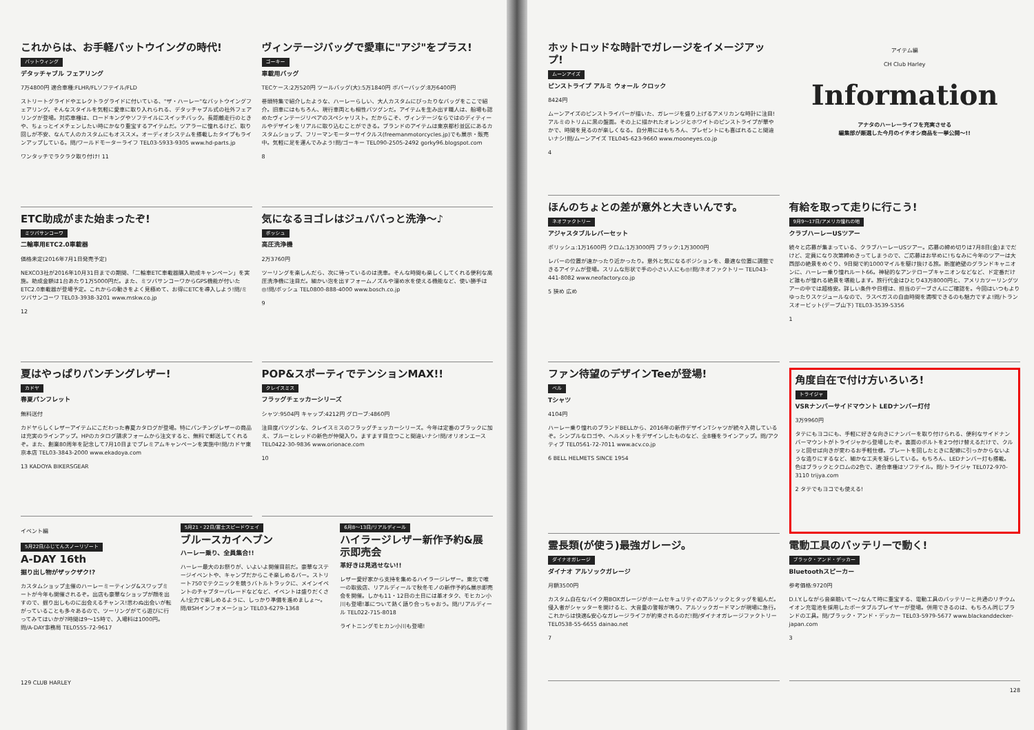これからは、お手軽バットウイングの時代!
バットウィング
デタッチャブル フェアリング
7万4800円 適合車種:FLHR/FLソフテイル/FLD
ストリートグライドやエレクトラグライドに付いている、"ザ・ハーレー"なバットウイングフェアリング。そんなスタイルを気軽に愛車に取り入れられる、デタッチャブル式の社外フェアリングが登場。対応車種は、ロードキングやソフテイルにスイッチバック。長距離走行のときや、ちょっとイメチェンしたい時にかなり重宝するアイテムだ。ツアラーに憧れるけど、取り回しが不安、なんて人のカスタムにもオススメ。オーディオシステムを搭載したタイプもラインアップしている。問/ワールドモーターライフ TEL03-5933-9305 www.hd-parts.jp
ワンタッチでラクラク取り付け! 11
ヴィンテージバッグで愛車に"アジ"をプラス!
ゴーキー
車載用バッグ
TECケース:2万520円 ツールバッグ(大):5万1840円 ボバーバッグ:8万6400円
巻頭特集で紹介したような、ハーレーらしい、大人カスタムにぴったりなバッグをここで紹介。旧車にはもちろん、現行車両とも相性バツグンだ。アイテムを生み出す職人は、船場も認めたヴィンテージリペアのスペシャリスト。だからこそ、ヴィンテージならではのディティールやデザインをリアルに取り込むことができる。ブランドのアイテムは東京都杉並区にあるカスタムショップ、フリーマンモーターサイクルス(freemanmotorcycles.jp)でも展示・販売中。気軽に足を運んでみよう!問/ゴーキー TEL090-2505-2492 gorky96.blogspot.com
8
ETC助成がまた始まったぞ!
ミツバサンコーワ
二輪車用ETC2.0車載器
価格未定(2016年7月1日発売予定)
NEXCO3社が2016年10月31日までの期間、「二輪車ETC車載器購入助成キャンペーン」を実施。助成金額は1台あたり1万5000円だ。また、ミツバサンコーワからGPS機能が付いたETC2.0車載器が登場予定。これからの動きをよく見極めて、お得にETCを導入しよう!問/ミツバサンコーワ TEL03-3938-3201 www.mskw.co.jp
12
気になるヨゴレはジュババっと洗浄〜♪
ボッシュ
高圧洗浄機
2万3760円
ツーリングを楽しんだら、次に待っているのは洗車。そんな時間も楽しくしてくれる便利な高圧洗浄機に注目だ。細かい泡を出すフォームノズルや溜め水を使える機能など、使い勝手は◎!問/ボッシュ TEL0800-888-4000 www.bosch.co.jp
9
夏はやっぱりパンチングレザー!
カドヤ
春夏パンフレット
無料送付
カドヤらしくレザーアイテムにこだわった春夏カタログが登場。特にパンチングレザーの商品は充実のラインアップ。HPのカタログ請求フォームから注文すると、無料で郵送してくれるぞ。また、創業80周年を記念して7月10日までプレミアムキャンペーンを実施中!問/カドヤ東京本店 TEL03-3843-2000 www.ekadoya.com
13 KADOYA BIKERSGEAR
POP&スポーティでテンションMAX!!
クレイスミス
フラッグチェッカーシリーズ
シャツ:9504円 キャップ:4212円 グローブ:4860円
注目度バツグンな、クレイスミスのフラッグチェッカーシリーズ。今年は定番のブラックに加え、ブルーとレッドの新色が仲間入り。ますます目立つこと間違いナシ!問/オリオンエース TEL0422-30-9836 www.orionace.com
10
イベント編
5月22日/ふじてんスノーリゾート
A-DAY 16th
掘り出し物がザックザク!?
カスタムショップ主催のハーレーミーティング&スワップミートが今年も開催されるぞ。出店も豪華なショップが顔を出すので、掘り出しものに出会えるチャンス!思わぬ出会いが転がっていることも多々あるので、ツーリングがてら遊びに行ってみてはいかが?時間は9〜15時で、入場料は1000円。問/A-DAY事務局 TEL0555-72-9617
5月21・22日/富士スピードウェイ
ブルースカイヘブン
ハーレー乗り、全員集合!!
ハーレー最大のお祭りが、いよいよ開催目前だ。豪華なステージイベントや、キャンプだからこそ楽しめるバー。ストリート750でテクニックを競うバトルトラックに、メインイベントのチャプターパレードなどなど、イベントは盛りだくさん!全力で楽しめるように、しっかり準備を進めましょ〜。問/BSHインフォメーション TEL03-6279-1368
6月8〜13日/リアルディール
ハイラージレザー新作予約&展示即売会
革好きは見逃せない!!
レザー愛好家から支持を集めるハイラージレザー。東北で唯一の取扱店、リアルディールで秋冬モノの新作予約&展示即売会を開催。しかも11・12日の土日には革オタク、モヒカン小川も登場!革について熱く語り合っちゃおう。問/リアルディール TEL022-715-8018
ライトニングモヒカン小川も登場!
129 CLUB HARLEY
ホットロッドな時計でガレージをイメージアップ!
ムーンアイズ
ピンストライプ アルミ ウォール クロック
8424円
ムーンアイズのピンストライパーが描いた、ガレージを盛り上げるアメリカンな時計に注目!アルミのトリムに黒の盤面。その上に描かれたオレンジとホワイトのピンストライプが華やかで、時間を見るのが楽しくなる。自分用にはもちろん、プレゼントにも喜ばれること間違いナシ!問/ムーンアイズ TEL045-623-9660 www.mooneyes.co.jp
4
アイテム編
CH Club Harley
Information
アナタのハーレーライフを充実させる
編集部が厳選した今月のイチオシ商品を一挙公開〜!!
ほんのちょとの差が意外と大きいんです。
ネオファクトリー
アジャスタブルレバーセット
ポリッシュ:1万1600円 クロム:1万3000円 ブラック:1万3000円
レバーの位置が遠かったり近かったり。意外と気になるポジションを、最適な位置に調整できるアイテムが登場。スリムな形状で手の小さい人にも◎!問/ネオファクトリー TEL043-441-8082 www.neofactory.co.jp
5 狭め 広め
有給を取って走りに行こう!
9月9〜17日/アメリカ憧れの地
クラブハーレーUSツアー
続々と応募が集まっている、クラブハーレーUSツアー。応募の締め切りは7月8日(金)までだけど、定員になり次第締めきってしまうので、ご応募はお早めに!ちなみに今年のツアーは大西部の絶景をめぐり、9日間で約1000マイルを駆け抜ける旅。断崖絶壁のグランドキャニオンに、ハーレー乗り憧れルート66。神秘的なアンテロープキャニオンなどなど、ド定番だけど誰もが憧れる絶景を堪能します。旅行代金はひとり43万8000円と、アメリカツーリングツアーの中では超格安。詳しい条件や日程は、担当のデーブさんにご確認を。今回はいつもよりゆったりスケジュールなので、ラスベガスの自由時間を満喫できるのも魅力ですよ!問/トランスオービット(デーブ山下) TEL03-3539-5356
1
ファン待望のデザインTeeが登場!
ベル
Tシャツ
4104円
ハーレー乗り憧れのブランドBELLから、2016年の新作デザインTシャツが続々入荷しているぞ。シンプルなロゴや、ヘルメットをデザインしたものなど、全8種をラインアップ。問/アクティブ TEL0561-72-7011 www.acv.co.jp
6 BELL HELMETS SINCE 1954
角度自在で付け方いろいろ!
トライジャ
VSRナンバーサイドマウント LEDナンバー灯付
3万9960円
タテにもヨコにも、手軽に好きな向きにナンバーを取り付けられる、便利なサイドナンバーマウントがトライジャから登場したぞ。裏面のボルトを2つ付け替えるだけで、クルッと回せば向きが変わるお手軽仕様。プレートを回したときに配線に引っかからないような造りにするなど、細かな工夫を凝らしている。もちろん、LEDナンバー灯も搭載。色はブラックとクロムの2色で、適合車種はソフテイル。問/トライジャ TEL072-970-3110 trijya.com
2 タテでもヨコでも使える!
霊長類(が使う)最強ガレージ。
ダイナオガレージ
ダイナオ アルソックガレージ
月額3500円
カスタム自在なバイク用BOXガレージがホームセキュリティのアルソックとタッグを組んだ。侵入者がシャッターを開けると、大音量の警報が鳴り、アルソックガードマンが現場に急行。これからは快適&安心なガレージライフが約束されるのだ!問/ダイナオガレージファクトリー TEL0538-55-6655 dainao.net
7
電動工具のバッテリーで動く!
ブラック・アンド・デッカー
Bluetoothスピーカー
参考価格:9720円
D.I.Y.しながら音楽聴いて〜♪なんて時に重宝する、電動工具のバッテリーと共通のリチウムイオン充電池を採用したポータブルプレイヤーが登場。併用できるのは、もちろん同じブランドの工具。問/ブラック・アンド・デッカー TEL03-5979-5677 www.blackanddecker-japan.com
3
128